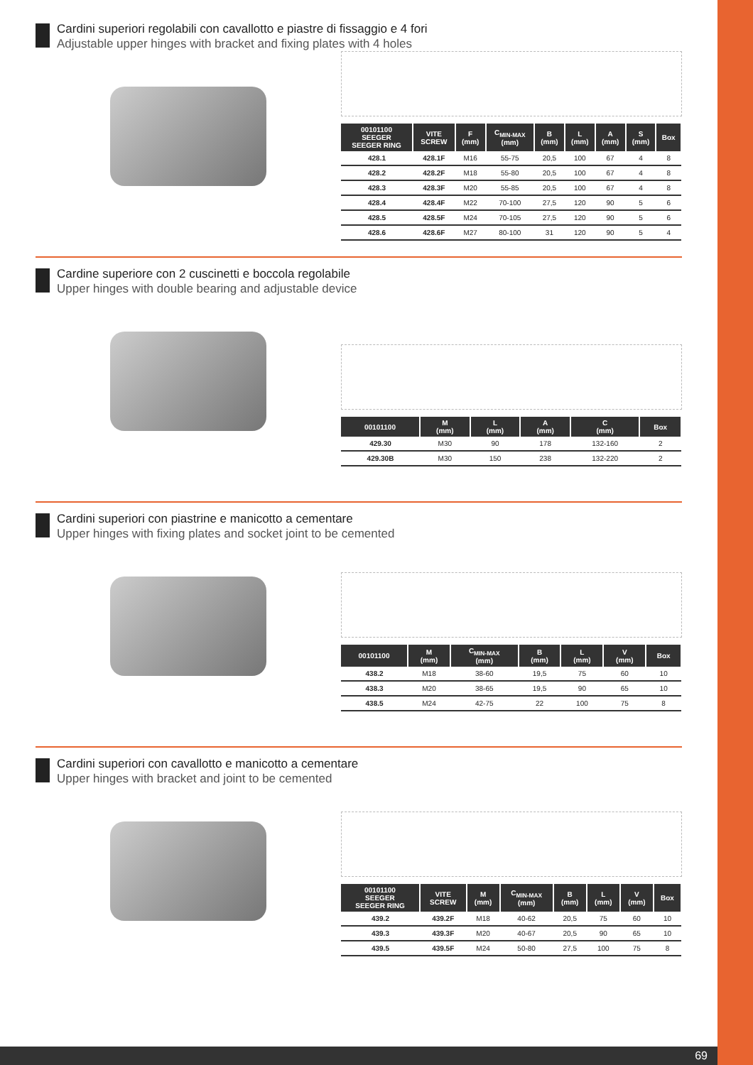Cardini superiori regolabili con cavallotto e piastre di fissaggio e 4 fori
Adjustable upper hinges with bracket and fixing plates with 4 holes
| 00101100 SEEGER SEEGER RING | VITE SCREW | F (mm) | C<sub>MIN-MAX</sub> (mm) | B (mm) | L (mm) | A (mm) | S (mm) | Box |
| --- | --- | --- | --- | --- | --- | --- | --- | --- |
| 428.1 | 428.1F | M16 | 55-75 | 20,5 | 100 | 67 | 4 | 8 |
| 428.2 | 428.2F | M18 | 55-80 | 20,5 | 100 | 67 | 4 | 8 |
| 428.3 | 428.3F | M20 | 55-85 | 20,5 | 100 | 67 | 4 | 8 |
| 428.4 | 428.4F | M22 | 70-100 | 27,5 | 120 | 90 | 5 | 6 |
| 428.5 | 428.5F | M24 | 70-105 | 27,5 | 120 | 90 | 5 | 6 |
| 428.6 | 428.6F | M27 | 80-100 | 31 | 120 | 90 | 5 | 4 |
Cardine superiore con 2 cuscinetti e boccola regolabile
Upper hinges with double bearing and adjustable device
| 00101100 | M (mm) | L (mm) | A (mm) | C (mm) | Box |
| --- | --- | --- | --- | --- | --- |
| 429.30 | M30 | 90 | 178 | 132-160 | 2 |
| 429.30B | M30 | 150 | 238 | 132-220 | 2 |
Cardini superiori con piastrine e manicotto a cementare
Upper hinges with fixing plates and socket joint to be cemented
| 00101100 | M (mm) | C<sub>MIN-MAX</sub> (mm) | B (mm) | L (mm) | V (mm) | Box |
| --- | --- | --- | --- | --- | --- | --- |
| 438.2 | M18 | 38-60 | 19,5 | 75 | 60 | 10 |
| 438.3 | M20 | 38-65 | 19,5 | 90 | 65 | 10 |
| 438.5 | M24 | 42-75 | 22 | 100 | 75 | 8 |
Cardini superiori con cavallotto e manicotto a cementare
Upper hinges with bracket and joint to be cemented
| 00101100 SEEGER SEEGER RING | VITE SCREW | M (mm) | C<sub>MIN-MAX</sub> (mm) | B (mm) | L (mm) | V (mm) | Box |
| --- | --- | --- | --- | --- | --- | --- | --- |
| 439.2 | 439.2F | M18 | 40-62 | 20,5 | 75 | 60 | 10 |
| 439.3 | 439.3F | M20 | 40-67 | 20,5 | 90 | 65 | 10 |
| 439.5 | 439.5F | M24 | 50-80 | 27,5 | 100 | 75 | 8 |
69